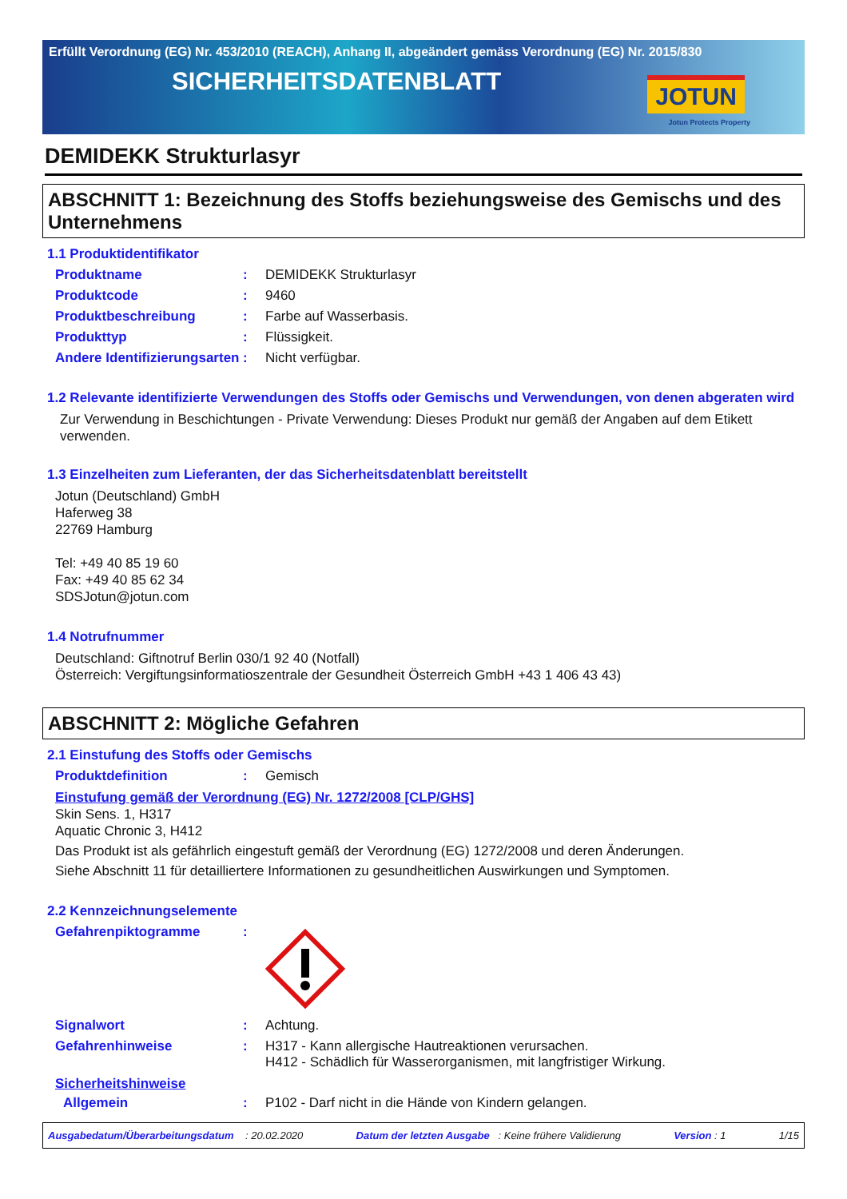Erfüllt Verordnung (EG) Nr. 453/2010 (REACH), Anhang II, abgeändert gemäss Verordnung (EG) Nr. 2015/830
SICHERHEITSDATENBLATT
JOTUN
Jotun Protects Property
DEMIDEKK Strukturlasyr
ABSCHNITT 1: Bezeichnung des Stoffs beziehungsweise des Gemischs und des Unternehmens
1.1 Produktidentifikator
Produktname : DEMIDEKK Strukturlasyr
Produktcode : 9460
Produktbeschreibung : Farbe auf Wasserbasis.
Produkttyp : Flüssigkeit.
Andere Identifizierungsarten
: Nicht verfügbar.
1.2 Relevante identifizierte Verwendungen des Stoffs oder Gemischs und Verwendungen, von denen abgeraten wird
Zur Verwendung in Beschichtungen - Private Verwendung: Dieses Produkt nur gemäß der Angaben auf dem Etikett verwenden.
1.3 Einzelheiten zum Lieferanten, der das Sicherheitsdatenblatt bereitstellt
Jotun (Deutschland) GmbH
Haferweg 38
22769 Hamburg
Tel: +49 40 85 19 60
Fax: +49 40 85 62 34
SDSJotun@jotun.com
1.4 Notrufnummer
Deutschland: Giftnotruf Berlin 030/1 92 40 (Notfall)
Österreich: Vergiftungsinformatioszentrale der Gesundheit Österreich GmbH +43 1 406 43 43)
ABSCHNITT 2: Mögliche Gefahren
2.1 Einstufung des Stoffs oder Gemischs
Produktdefinition : Gemisch
Einstufung gemäß der Verordnung (EG) Nr. 1272/2008 [CLP/GHS]
Skin Sens. 1, H317
Aquatic Chronic 3, H412
Das Produkt ist als gefährlich eingestuft gemäß der Verordnung (EG) 1272/2008 und deren Änderungen.
Siehe Abschnitt 11 für detailliertere Informationen zu gesundheitlichen Auswirkungen und Symptomen.
2.2 Kennzeichnungselemente
Gefahrenpiktogramme :
Signalwort : Achtung.
Gefahrenhinweise : H317 - Kann allergische Hautreaktionen verursachen.
H412 - Schädlich für Wasserorganismen, mit langfristiger Wirkung.
Sicherheitshinweise
Allgemein : P102 - Darf nicht in die Hände von Kindern gelangen.
Ausgabedatum/Überarbeitungsdatum : 20.02.2020 Datum der letzten Ausgabe : Keine frühere Validierung Version : 1 1/15